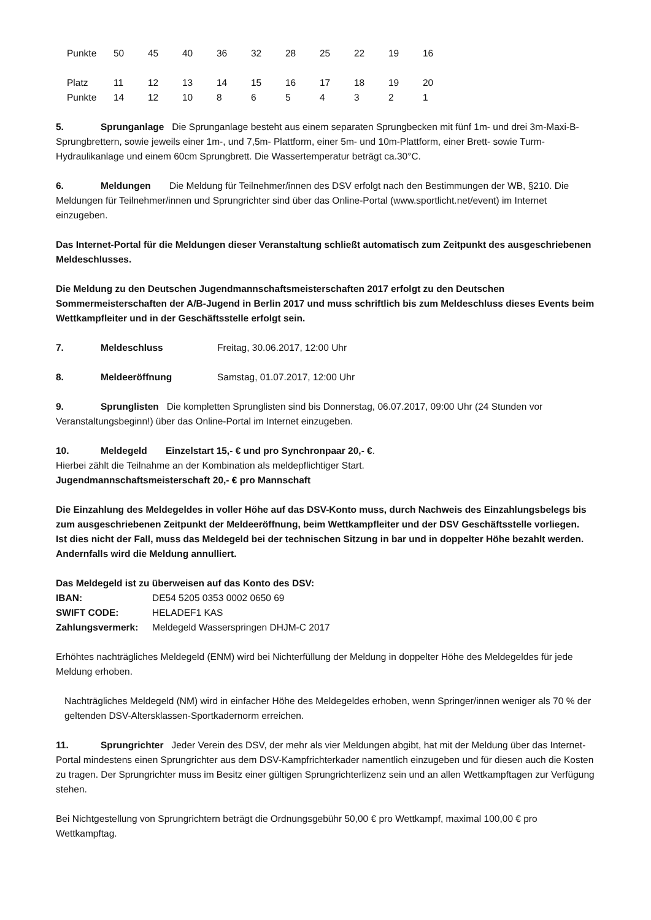| Punkte | 50 | 45 | 40 | 36 | 32 | 28 | 25 | 22 | 19 | 16 |
| Platz | 11 | 12 | 13 | 14 | 15 | 16 | 17 | 18 | 19 | 20 |
| Punkte | 14 | 12 | 10 | 8 | 6 | 5 | 4 | 3 | 2 | 1 |
5. Sprunganlage Die Sprunganlage besteht aus einem separaten Sprungbecken mit fünf 1m- und drei 3m-Maxi-B-Sprungbrettern, sowie jeweils einer 1m-, und 7,5m- Plattform, einer 5m- und 10m-Plattform, einer Brett- sowie Turm-Hydraulikanlage und einem 60cm Sprungbrett. Die Wassertemperatur beträgt ca.30°C.
6. Meldungen Die Meldung für Teilnehmer/innen des DSV erfolgt nach den Bestimmungen der WB, §210. Die Meldungen für Teilnehmer/innen und Sprungrichter sind über das Online-Portal (www.sportlicht.net/event) im Internet einzugeben.
Das Internet-Portal für die Meldungen dieser Veranstaltung schließt automatisch zum Zeitpunkt des ausgeschriebenen Meldeschlusses.
Die Meldung zu den Deutschen Jugendmannschaftsmeisterschaften 2017 erfolgt zu den Deutschen Sommermeisterschaften der A/B-Jugend in Berlin 2017 und muss schriftlich bis zum Meldeschluss dieses Events beim Wettkampfleiter und in der Geschäftsstelle erfolgt sein.
7. Meldeschluss Freitag, 30.06.2017, 12:00 Uhr
8. Meldeeröffnung Samstag, 01.07.2017, 12:00 Uhr
9. Sprunglisten Die kompletten Sprunglisten sind bis Donnerstag, 06.07.2017, 09:00 Uhr (24 Stunden vor Veranstaltungsbeginn!) über das Online-Portal im Internet einzugeben.
10. Meldegeld Einzelstart 15,- € und pro Synchronpaar 20,- €.
Hierbei zählt die Teilnahme an der Kombination als meldepflichtiger Start.
Jugendmannschaftsmeisterschaft 20,- € pro Mannschaft
Die Einzahlung des Meldegeldes in voller Höhe auf das DSV-Konto muss, durch Nachweis des Einzahlungsbelegs bis zum ausgeschriebenen Zeitpunkt der Meldeeröffnung, beim Wettkampfleiter und der DSV Geschäftsstelle vorliegen.
Ist dies nicht der Fall, muss das Meldegeld bei der technischen Sitzung in bar und in doppelter Höhe bezahlt werden. Andernfalls wird die Meldung annulliert.
Das Meldegeld ist zu überweisen auf das Konto des DSV:
IBAN: DE54 5205 0353 0002 0650 69
SWIFT CODE: HELADEF1 KAS
Zahlungsvermerk: Meldegeld Wasserspringen DHJM-C 2017
Erhöhtes nachträgliches Meldegeld (ENM) wird bei Nichterfüllung der Meldung in doppelter Höhe des Meldegeldes für jede Meldung erhoben.
Nachträgliches Meldegeld (NM) wird in einfacher Höhe des Meldegeldes erhoben, wenn Springer/innen weniger als 70 % der geltenden DSV-Altersklassen-Sportkadernorm erreichen.
11. Sprungrichter Jeder Verein des DSV, der mehr als vier Meldungen abgibt, hat mit der Meldung über das Internet-Portal mindestens einen Sprungrichter aus dem DSV-Kampfrichterkader namentlich einzugeben und für diesen auch die Kosten zu tragen. Der Sprungrichter muss im Besitz einer gültigen Sprungrichterlizenz sein und an allen Wettkampftagen zur Verfügung stehen.
Bei Nichtgestellung von Sprungrichtern beträgt die Ordnungsgebühr 50,00 € pro Wettkampf, maximal 100,00 € pro Wettkampftag.